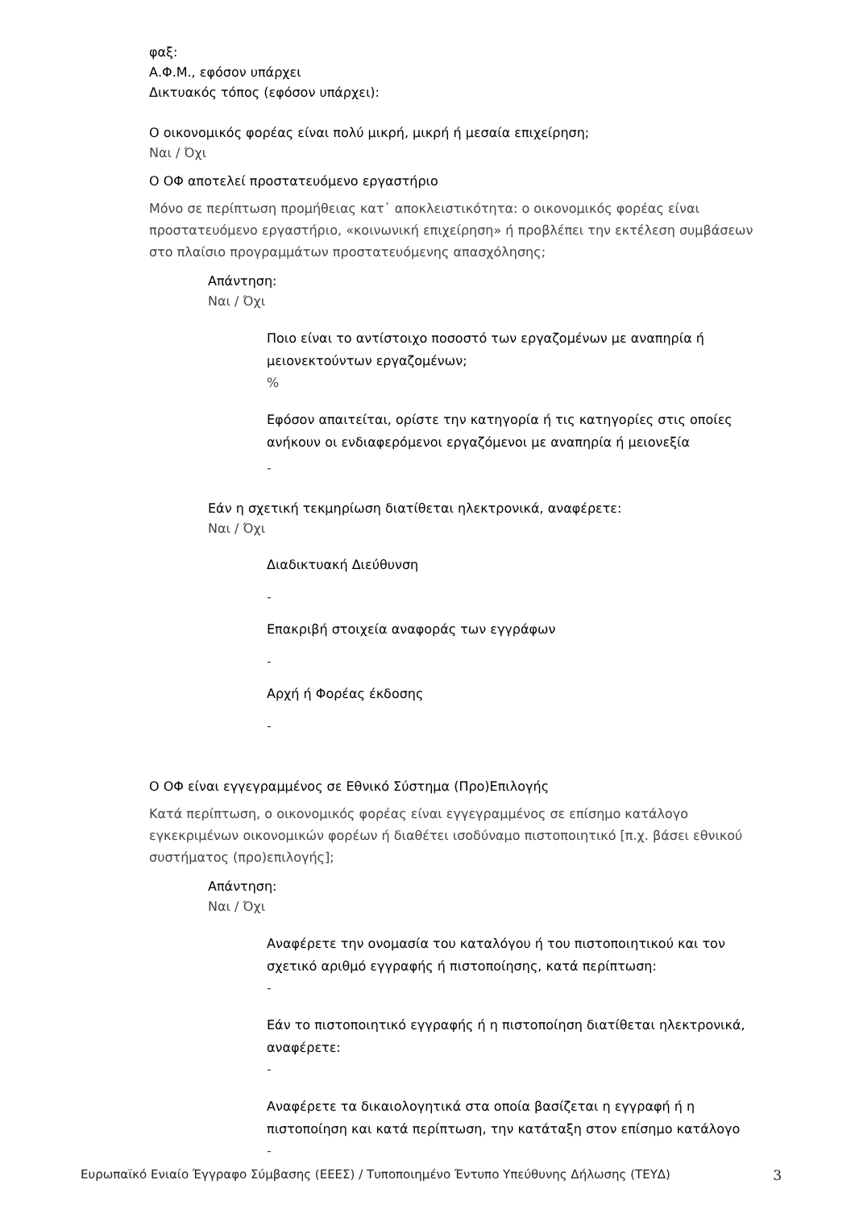φαξ:
Α.Φ.Μ., εφόσον υπάρχει
Δικτυακός τόπος (εφόσον υπάρχει):
Ο οικονομικός φορέας είναι πολύ μικρή, μικρή ή μεσαία επιχείρηση;
Ναι / Όχι
Ο ΟΦ αποτελεί προστατευόμενο εργαστήριο
Μόνο σε περίπτωση προμήθειας κατ᾽ αποκλειστικότητα: ο οικονομικός φορέας είναι προστατευόμενο εργαστήριο, «κοινωνική επιχείρηση» ή προβλέπει την εκτέλεση συμβάσεων στο πλαίσιο προγραμμάτων προστατευόμενης απασχόλησης;
Απάντηση:
Ναι / Όχι
Ποιο είναι το αντίστοιχο ποσοστό των εργαζομένων με αναπηρία ή μειονεκτούντων εργαζομένων;
%
Εφόσον απαιτείται, ορίστε την κατηγορία ή τις κατηγορίες στις οποίες ανήκουν οι ενδιαφερόμενοι εργαζόμενοι με αναπηρία ή μειονεξία
-
Εάν η σχετική τεκμηρίωση διατίθεται ηλεκτρονικά, αναφέρετε:
Ναι / Όχι
Διαδικτυακή Διεύθυνση
-
Επακριβή στοιχεία αναφοράς των εγγράφων
-
Αρχή ή Φορέας έκδοσης
-
Ο ΟΦ είναι εγγεγραμμένος σε Εθνικό Σύστημα (Προ)Επιλογής
Κατά περίπτωση, ο οικονομικός φορέας είναι εγγεγραμμένος σε επίσημο κατάλογο εγκεκριμένων οικονομικών φορέων ή διαθέτει ισοδύναμο πιστοποιητικό [π.χ. βάσει εθνικού συστήματος (προ)επιλογής];
Απάντηση:
Ναι / Όχι
Αναφέρετε την ονομασία του καταλόγου ή του πιστοποιητικού και τον σχετικό αριθμό εγγραφής ή πιστοποίησης, κατά περίπτωση:
-
Εάν το πιστοποιητικό εγγραφής ή η πιστοποίηση διατίθεται ηλεκτρονικά, αναφέρετε:
-
Αναφέρετε τα δικαιολογητικά στα οποία βασίζεται η εγγραφή ή η πιστοποίηση και κατά περίπτωση, την κατάταξη στον επίσημο κατάλογο
-
Ευρωπαϊκό Ενιαίο Έγγραφο Σύμβασης (ΕΕΕΣ) / Τυποποιημένο Έντυπο Υπεύθυνης Δήλωσης (ΤΕΥΔ) 3